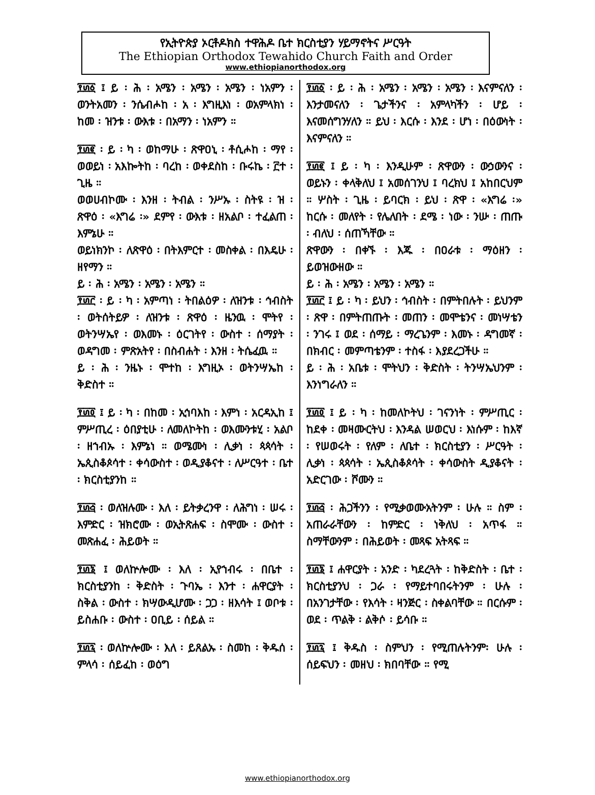የኢትዮጵያ ኦርቶዶክስ ተዋሕዶ ቤተ ክርስቲያን ሃይማኖትና ሥርዓት
The Ethiopian Orthodox Tewahido Church Faith and Order
www.ethiopianorthodox.org
፻፴፩ ፤ ይ ፡ ሕ ፡ አሜን ፡ አሜን ፡ አሜን ፡ ነአምን ፡ ወንትአመን ፡ ንሴብሖከ ፡ አ ፡ እግዚእነ ፡ ወአምላክነ ፡ ከመ ፡ ዝንቱ ፡ ውእቱ ፡ በአማን ፡ ነአምን ።
፻፴፪ ፡ ይ ፡ ካ ፡ ወከማሁ ፡ ጽዋዐኒ ፡ ቶሲሖከ ፡ ማየ ፡ ወወይነ ፡ አእኰትከ ፡ ባረከ ፡ ወቀደስከ ፡ ቡሩኬ ፡ ፫ተ ፡ ጊዜ ።
ወወሀብኮሙ ፡ እንዘ ፡ ትብል ፡ ንሥኡ ፡ ስትዩ ፡ ዝ ፡ ጽዋዕ ፡ «እግሬ ፡» ደምየ ፡ ውእቱ ፡ ዘአልቦ ፡ ተፈልጠ ፡ እምኔሁ ።
ወይነክንኮ ፡ ለጽዋዕ ፡ በትእምርተ ፡ መስቀል ፡ በእዴሁ ፡ ዘየማን ።
ይ ፡ ሕ ፡ አሜን ፡ አሜን ፡ አሜን ።
፻፴፫ ፡ ይ ፡ ካ ፡ አምጣነ ፡ ትበልዕዎ ፡ ለዝንቱ ፡ ኅብስት ፡ ወትሰትይዎ ፡ ለዝንቱ ፡ ጽዋዕ ፡ ዜንዉ ፡ ሞትየ ፡ ወትንሣኤየ ፡ ወእመኑ ፡ ዕርገትየ ፡ ውስተ ፡ ሰማያት ፡ ወዳግመ ፡ ምጽአትየ ፡ በስብሐት ፡ እንዘ ፡ ትሴፈዉ ።
ይ ፡ ሕ ፡ ንዜኑ ፡ ሞተከ ፡ እግዚኦ ፡ ወትንሣኤከ ፡ ቅድስተ ።
፻፴፬ ፤ ይ ፡ ካ ፡ በከመ ፡ ኢኅባእከ ፡ እምነ ፡ አርዳኢከ ፤ ምሥጢረ ፡ ዕበያቲሁ ፡ ለመለኮትከ ፡ ወእሙንቱሂ ፡ አልቦ ፡ ዘኀብኡ ፡ እምኔነ ። ወሜሙነ ፡ ሊቃነ ፡ ጳጳሳት ፡ ኤጲስቆጶሳተ ፡ ቀሳውስተ ፡ ወዲያቆናተ ፡ ለሥርዓተ ፡ ቤተ ፡ ክርስቲያንከ ።
፻፴፭ ፡ ወለዝሉሙ ፡ እለ ፡ ይትቃረንዋ ፡ ለሕግነ ፡ ሠሩ ፡ እምድር ፡ ዝክሮሙ ፡ ወኢትጽሐፍ ፡ ስሞሙ ፡ ውስተ ፡ መጽሐፈ ፡ ሕይወት ።
፻፴፮ ፤ ወለኵሎሙ ፡ እለ ፡ ኢየኀብሩ ፡ በቤተ ፡ ክርስቲያንከ ፡ ቅድስት ፡ ጉባኤ ፡ እንተ ፡ ሐዋርያት ፡ ስቅል ፡ ውስተ ፡ ክሣውዲሆሙ ፡ ጋጋ ፡ ዘእሳት ፤ ወቦቱ ፡ ይስሐቡ ፡ ውስተ ፡ ዐቢይ ፡ ሰይል ።
፻፴፯ ፡ ወለኵሎሙ ፡ እለ ፡ ይጸልኡ ፡ ስመከ ፡ ቅዱሰ ፡ ምላሳ ፡ ሰይፈከ ፡ ወዕግ
፻፴፩ ፡ ይ ፡ ሕ ፡ አሜን ፡ አሜን ፡ አሜን ፡ እናምናለን ፡ እንታመናለን ፡ ጌታችንና ፡ አምላካችን ፡ ሆይ ፡ እናመሰግንሃለን ። ይህ ፡ እርሱ ፡ እንደ ፡ ሆነ ፡ በዕውነት ፡ እናምናለን ።
፻፴፪ ፤ ይ ፡ ካ ፡ እንዲሁም ፡ ጽዋውን ፡ ውኃውንና ፡ ወይኑን ፡ ቀላቅለህ ፤ አመሰገንህ ፤ ባረክህ ፤ አከበርህም ። ሦስት ፡ ጊዜ ፡ ይባርክ ፡ ይህ ፡ ጽዋ ፡ «እግሬ ፡» ከርሱ ፡ መለየት ፡ የሌለበት ፡ ደሜ ፡ ነው ፡ ንሡ ፡ ጠጡ ፡ ብለህ ፡ ሰጠኻቸው ።
ጽዋውን ፡ በቀኙ ፡ እጁ ፡ በዐራቱ ፡ ማዕዘን ፡ ይወዝውዘው ።
ይ ፡ ሕ ፡ አሜን ፡ አሜን ፡ አሜን ።
፻፴፫ ፤ ይ ፡ ካ ፡ ይህን ፡ ኅብስት ፡ በምትበሉት ፡ ይህንም ፡ ጽዋ ፡ በምትጠጡት ፡ መጠን ፡ መሞቴንና ፡ መነሣቴን ፡ ንገሩ ፤ ወደ ፡ ሰማይ ፡ ማረጌንም ፡ እመኑ ፡ ዳግመኛ ፡ በክብር ፡ መምጣቴንም ፡ ተስፋ ፡ እያደረጋችሁ ።
ይ ፡ ሕ ፡ አቤቱ ፡ ሞትህን ፡ ቅድስት ፡ ትንሣኤህንም ፡ እንነግራለን ።
፻፴፬ ፤ ይ ፡ ካ ፡ ከመለኮትህ ፡ ገናንነት ፡ ምሥጢር ፡ ከደቀ ፡ መዛሙርትህ ፡ እንዳል ሠወርህ ፡ እነሱም ፡ ከእኛ ፡ የሠወሩት ፡ የለም ፡ ለቤተ ፡ ክርስቲያን ፡ ሥርዓት ፡ ሊቃነ ፡ ጳጳሳት ፡ ኤጲስቆጶሳት ፡ ቀሳውስት ዲያቆናት ፡ አድርገው ፡ ሾሙን ።
፻፴፭ ፡ ሕጋችንን ፡ የሚቃወሙአትንም ፡ ሁሉ ። ስም ፡ አጠራራቸውን ፡ ከምድር ፡ ነቅለህ ፡ አጥፋ ። ስማቸውንም ፡ በሕይወት ፡ መጻፍ አትጻፍ ።
፻፴፮ ፤ ሐዋርያት ፡ አንድ ፡ ካደረጓት ፡ ከቅድስት ፡ ቤተ ፡ ክርስቲያንህ ፡ ጋራ ፡ የማይተባበሩትንም ፡ ሁሉ ፡ በአንገታቸው ፡ የእሳት ፡ ዛንጅር ፡ ስቀልባቸው ። በርሱም ፡ ወደ ፡ ጥልቅ ፡ ልቅሶ ፡ ይሳቡ ።
፻፴፯ ፤ ቅዱስ ፡ ስምህን ፡ የሚጠሉትንም፡ ሁሉ ፡ ሰይፍህን ፡ መዘህ ፡ ክበባቸው ። የሚ
www.ethiopianorthodox.org